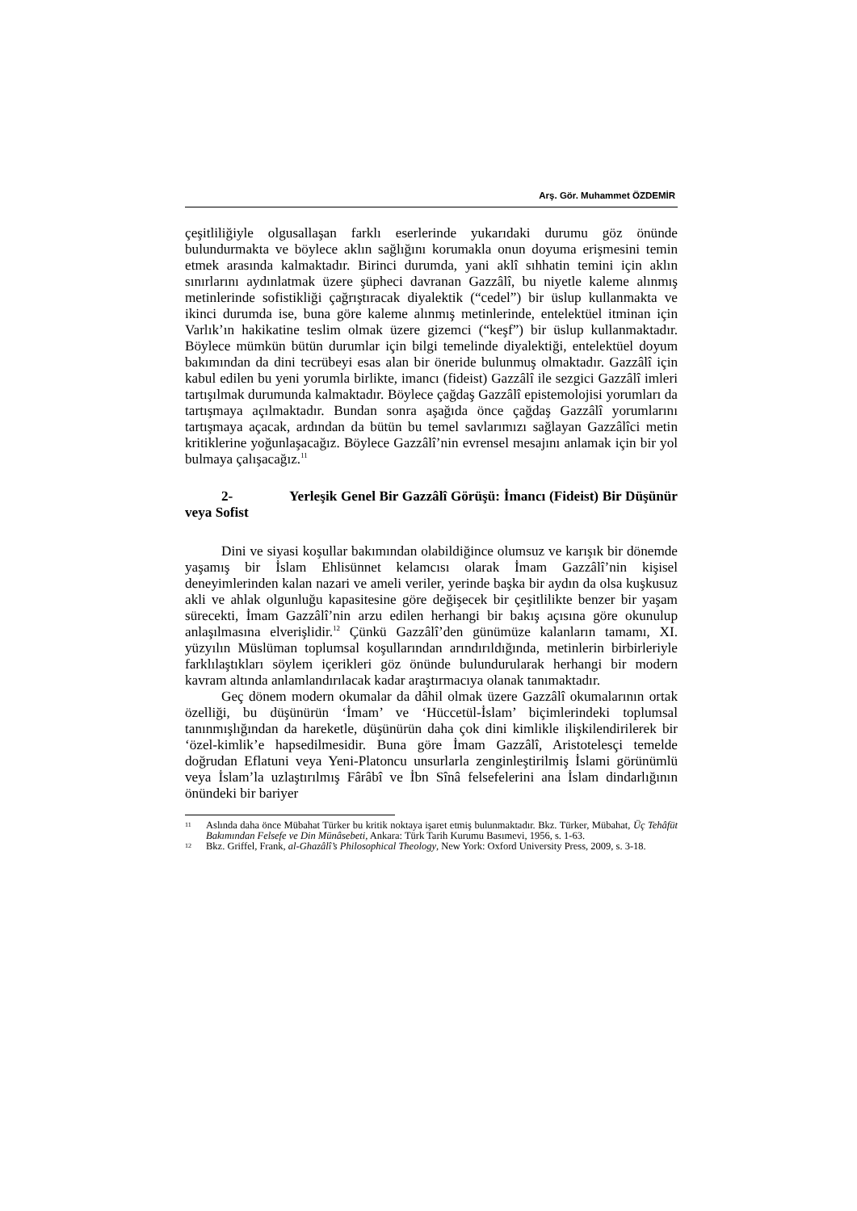Arş. Gör. Muhammet ÖZDEMİR
çeşitliliğiyle olgusallaşan farklı eserlerinde yukarıdaki durumu göz önünde bulundurmakta ve böylece aklın sağlığını korumakla onun doyuma erişmesini temin etmek arasında kalmaktadır. Birinci durumda, yani aklî sıhhatin temini için aklın sınırlarını aydınlatmak üzere şüpheci davranan Gazzâlî, bu niyetle kaleme alınmış metinlerinde sofistikliği çağrıştıracak diyalektik (“cedel”) bir üslup kullanmakta ve ikinci durumda ise, buna göre kaleme alınmış metinlerinde, entelektüel itminan için Varlık’ın hakikatine teslim olmak üzere gizemci (“keşf”) bir üslup kullanmaktadır. Böylece mümkün bütün durumlar için bilgi temelinde diyalektiği, entelektüel doyum bakımından da dini tecrübeyi esas alan bir öneride bulunmuş olmaktadır. Gazzâlî için kabul edilen bu yeni yorumla birlikte, imancı (fideist) Gazzâlî ile sezgici Gazzâlî imleri tartışılmak durumunda kalmaktadır. Böylece çağdaş Gazzâlî epistemolojisi yorumları da tartışmaya açılmaktadır. Bundan sonra aşağıda önce çağdaş Gazzâlî yorumlarını tartışmaya açacak, ardından da bütün bu temel savlarımızı sağlayan Gazzâlîci metin kritiklerine yoğunlaşacağız. Böylece Gazzâlî’nin evrensel mesajını anlamak için bir yol bulmaya çalışacağız.<sup>11</sup>
2- Yerleşik Genel Bir Gazzâlî Görüşü: İmancı (Fideist) Bir Düşünür veya Sofist
Dini ve siyasi koşullar bakımından olabildiğince olumsuz ve karışık bir dönemde yaşamış bir İslam Ehlisünnet kelamcısı olarak İmam Gazzâlî’nin kişisel deneyimlerinden kalan nazari ve ameli veriler, yerinde başka bir aydın da olsa kuşkusuz akli ve ahlak olgunluğu kapasitesine göre değişecek bir çeşitlilikte benzer bir yaşam sürecekti, İmam Gazzâlî’nin arzu edilen herhangi bir bakış açısına göre okunulup anlaşılmasına elverişlidir.<sup>12</sup> Çünkü Gazzâlî’den günümüze kalanların tamamı, XI. yüzyılın Müslüman toplumsal koşullarından arındırıldığında, metinlerin birbirleriyle farklılaştıkları söylem içerikleri göz önünde bulundurularak herhangi bir modern kavram altında anlamlandırılacak kadar araştırmacıya olanak tanımaktadır.
Geç dönem modern okumalar da dâhil olmak üzere Gazzâlî okumalarının ortak özelliği, bu düşünürün ‘İmam’ ve ‘Hüccetül-İslam’ biçimlerindeki toplumsal tanınmışlığından da hareketle, düşünürün daha çok dini kimlikle ilişkilendirilerek bir ‘özel-kimlik’e hapsedilmesidir. Buna göre İmam Gazzâlî, Aristotelesçi temelde doğrudan Eflatuni veya Yeni-Platoncu unsurlarla zenginleştirilmiş İslami görünümlü veya İslam’la uzlaştırılmış Fârâbî ve İbn Sînâ felsefelerini ana İslam dindarlığının önündeki bir bariyer
11 Aslında daha önce Mübahat Türker bu kritik noktaya işaret etmiş bulunmaktadır. Bkz. Türker, Mübahat, Üç Tehâfüt Bakımından Felsefe ve Din Münâsebeti, Ankara: Türk Tarih Kurumu Basımevi, 1956, s. 1-63.
12 Bkz. Griffel, Frank, al-Ghazâlî’s Philosophical Theology, New York: Oxford University Press, 2009, s. 3-18.